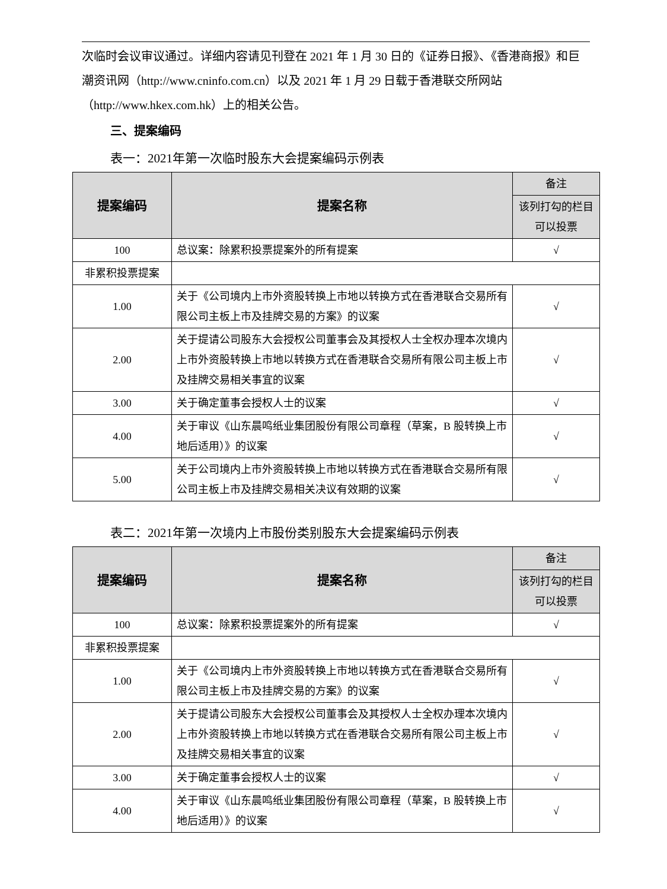次临时会议审议通过。详细内容请见刊登在 2021 年 1 月 30 日的《证券日报》、《香港商报》和巨潮资讯网（http://www.cninfo.com.cn）以及 2021 年 1 月 29 日载于香港联交所网站（http://www.hkex.com.hk）上的相关公告。
三、提案编码
表一：2021年第一次临时股东大会提案编码示例表
| 提案编码 | 提案名称 | 备注 |
| --- | --- | --- |
| | | 该列打勾的栏目可以投票 |
| 100 | 总议案：除累积投票提案外的所有提案 | √ |
| 非累积投票提案 | | |
| 1.00 | 关于《公司境内上市外资股转换上市地以转换方式在香港联合交易所有限公司主板上市及挂牌交易的方案》的议案 | √ |
| 2.00 | 关于提请公司股东大会授权公司董事会及其授权人士全权办理本次境内上市外资股转换上市地以转换方式在香港联合交易所有限公司主板上市及挂牌交易相关事宜的议案 | √ |
| 3.00 | 关于确定董事会授权人士的议案 | √ |
| 4.00 | 关于审议《山东晨鸣纸业集团股份有限公司章程（草案，B 股转换上市地后适用）》的议案 | √ |
| 5.00 | 关于公司境内上市外资股转换上市地以转换方式在香港联合交易所有限公司主板上市及挂牌交易相关决议有效期的议案 | √ |
表二：2021年第一次境内上市股份类别股东大会提案编码示例表
| 提案编码 | 提案名称 | 备注 |
| --- | --- | --- |
| | | 该列打勾的栏目可以投票 |
| 100 | 总议案：除累积投票提案外的所有提案 | √ |
| 非累积投票提案 | | |
| 1.00 | 关于《公司境内上市外资股转换上市地以转换方式在香港联合交易所有限公司主板上市及挂牌交易的方案》的议案 | √ |
| 2.00 | 关于提请公司股东大会授权公司董事会及其授权人士全权办理本次境内上市外资股转换上市地以转换方式在香港联合交易所有限公司主板上市及挂牌交易相关事宜的议案 | √ |
| 3.00 | 关于确定董事会授权人士的议案 | √ |
| 4.00 | 关于审议《山东晨鸣纸业集团股份有限公司章程（草案，B 股转换上市地后适用）》的议案 | √ |